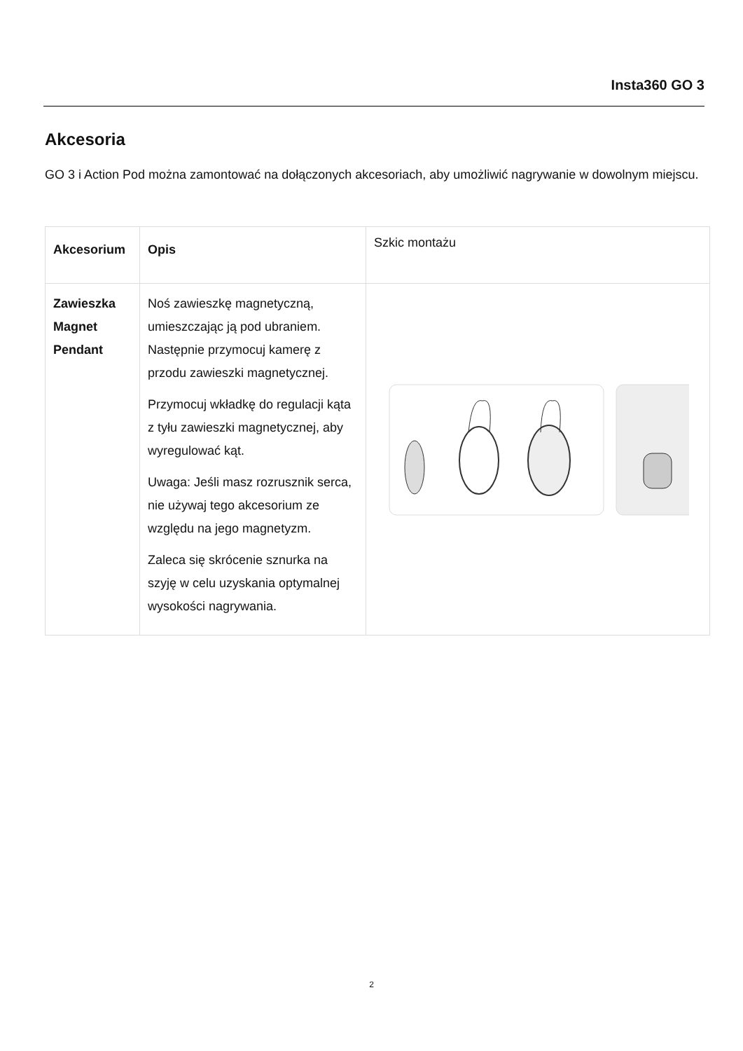Insta360 GO 3
Akcesoria
GO 3 i Action Pod można zamontować na dołączonych akcesoriach, aby umożliwić nagrywanie w dowolnym miejscu.
| Akcesorium | Opis | Szkic montażu |
| --- | --- | --- |
| Zawieszka Magnet Pendant | Noś zawieszkę magnetyczną, umieszczając ją pod ubraniem. Następnie przymocuj kamerę z przodu zawieszki magnetycznej. Przymocuj wkładkę do regulacji kąta z tyłu zawieszki magnetycznej, aby wyregulować kąt. Uwaga: Jeśli masz rozrusznik serca, nie używaj tego akcesorium ze względu na jego magnetyzm. Zaleca się skrócenie sznurka na szyję w celu uzyskania optymalnej wysokości nagrywania. | |
2